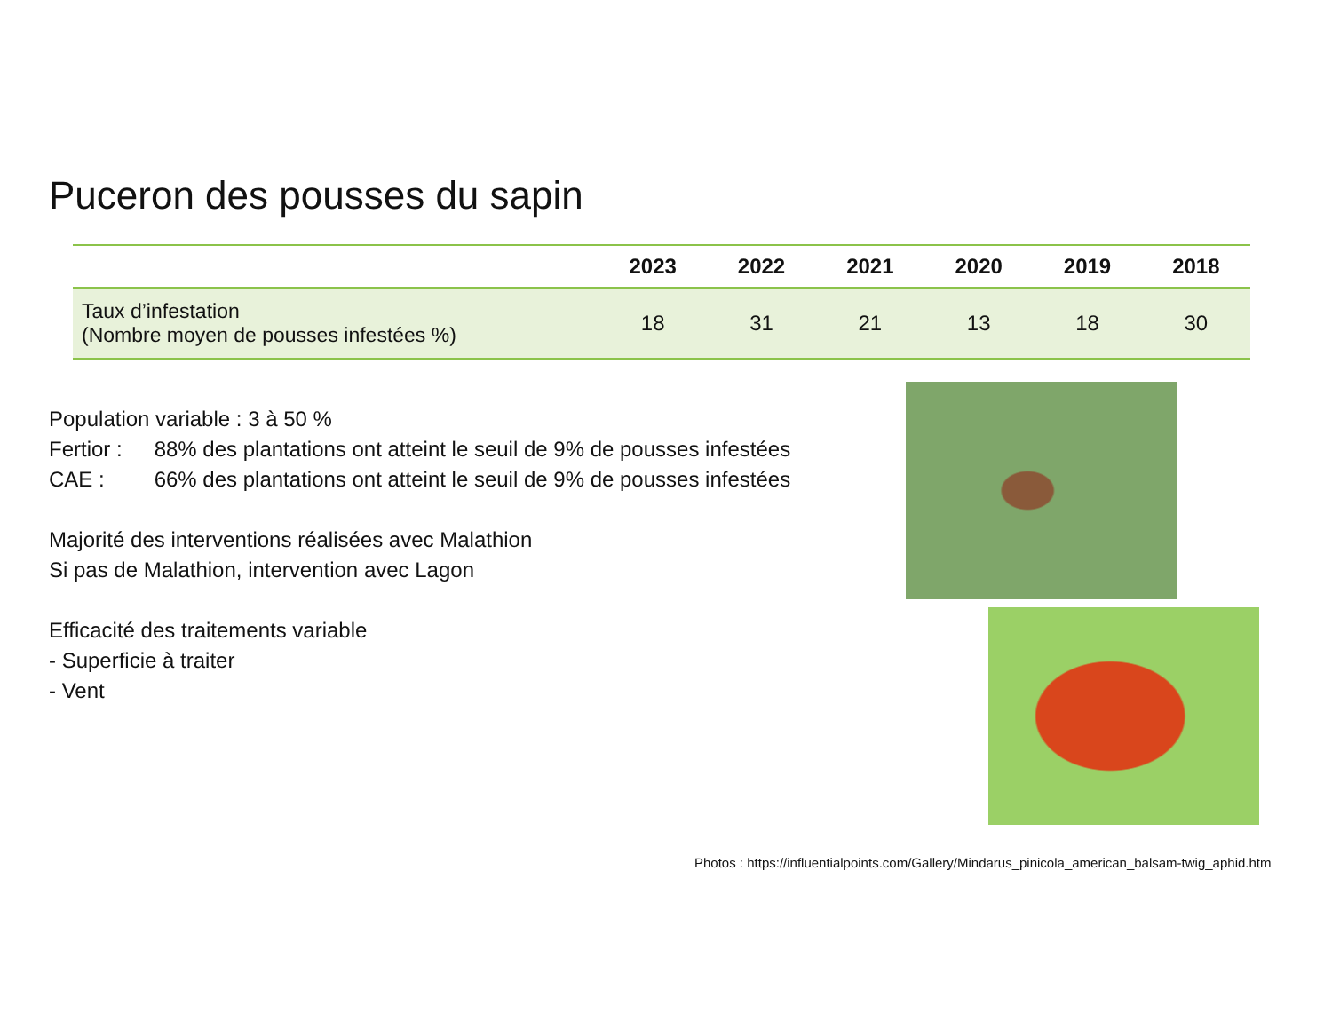Puceron des pousses du sapin
| | 2023 | 2022 | 2021 | 2020 | 2019 | 2018 |
| --- | --- | --- | --- | --- | --- | --- |
| Taux d’infestation (Nombre moyen de pousses infestées %) | 18 | 31 | 21 | 13 | 18 | 30 |
Population variable : 3 à 50 %
Fertior : 88% des plantations ont atteint le seuil de 9% de pousses infestées
CAE : 66% des plantations ont atteint le seuil de 9% de pousses infestées
Majorité des interventions réalisées avec Malathion
Si pas de Malathion, intervention avec Lagon
Efficacité des traitements variable
- Superficie à traiter
- Vent
Photos : https://influentialpoints.com/Gallery/Mindarus_pinicola_american_balsam-twig_aphid.htm